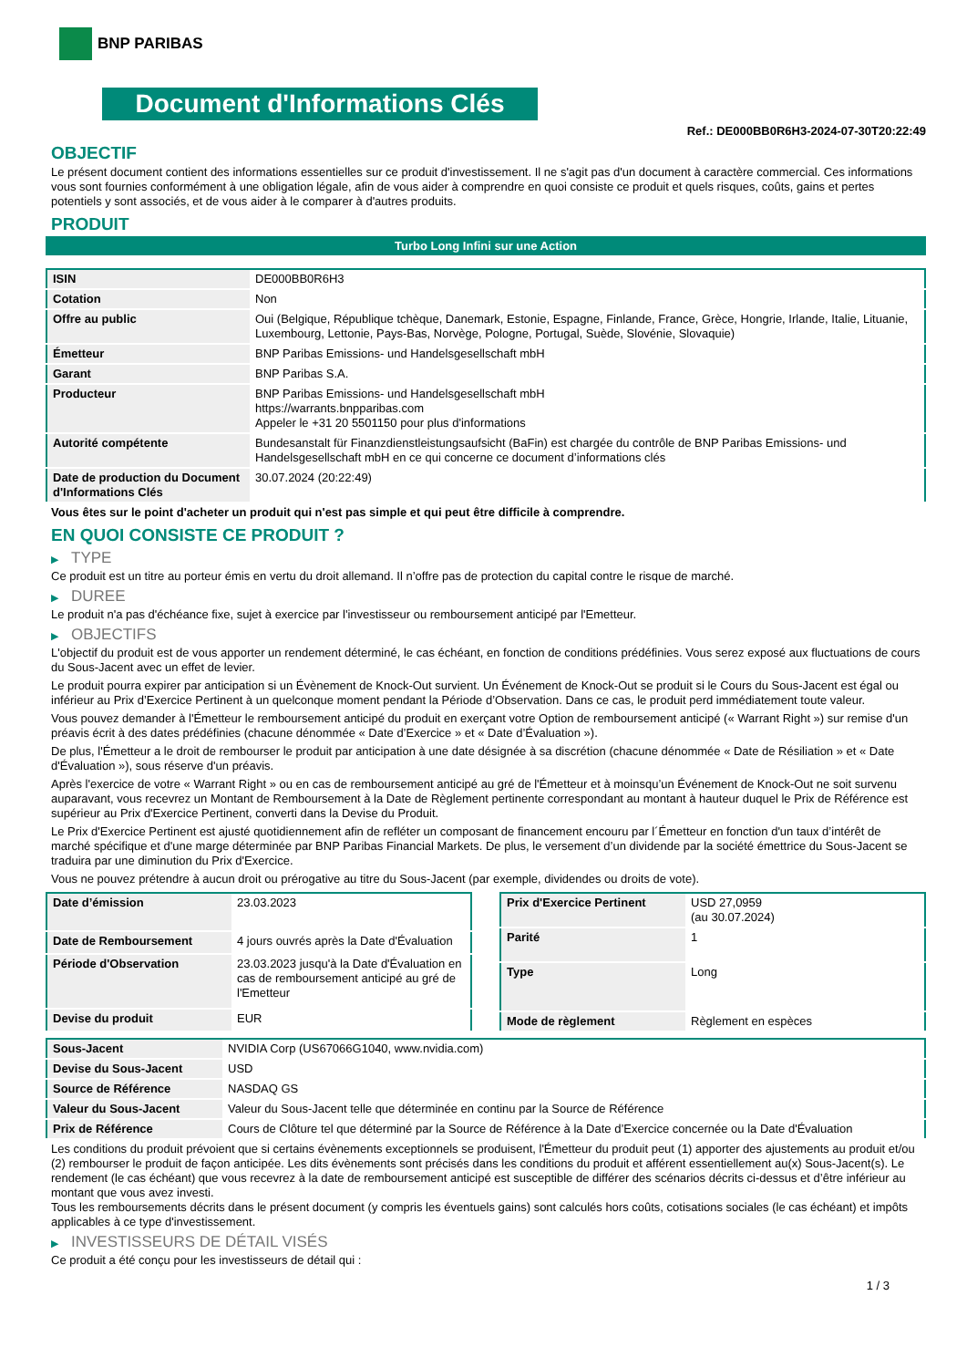BNP PARIBAS
Document d'Informations Clés
Ref.: DE000BB0R6H3-2024-07-30T20:22:49
OBJECTIF
Le présent document contient des informations essentielles sur ce produit d'investissement. Il ne s'agit pas d'un document à caractère commercial. Ces informations vous sont fournies conformément à une obligation légale, afin de vous aider à comprendre en quoi consiste ce produit et quels risques, coûts, gains et pertes potentiels y sont associés, et de vous aider à le comparer à d'autres produits.
PRODUIT
Turbo Long Infini sur une Action
| ISIN | DE000BB0R6H3 |
| Cotation | Non |
| Offre au public | Oui (Belgique, République tchèque, Danemark, Estonie, Espagne, Finlande, France, Grèce, Hongrie, Irlande, Italie, Lituanie, Luxembourg, Lettonie, Pays-Bas, Norvège, Pologne, Portugal, Suède, Slovénie, Slovaquie) |
| Émetteur | BNP Paribas Emissions- und Handelsgesellschaft mbH |
| Garant | BNP Paribas S.A. |
| Producteur | BNP Paribas Emissions- und Handelsgesellschaft mbH https://warrants.bnpparibas.com Appeler le +31 20 5501150 pour plus d'informations |
| Autorité compétente | Bundesanstalt für Finanzdienstleistungsaufsicht (BaFin) est chargée du contrôle de BNP Paribas Emissions- und Handelsgesellschaft mbH en ce qui concerne ce document d’informations clés |
| Date de production du Document d'Informations Clés | 30.07.2024 (20:22:49) |
Vous êtes sur le point d'acheter un produit qui n'est pas simple et qui peut être difficile à comprendre.
EN QUOI CONSISTE CE PRODUIT ?
▶ TYPE
Ce produit est un titre au porteur émis en vertu du droit allemand. Il n’offre pas de protection du capital contre le risque de marché.
▶ DUREE
Le produit n'a pas d'échéance fixe, sujet à exercice par l'investisseur ou remboursement anticipé par l'Emetteur.
▶ OBJECTIFS
L'objectif du produit est de vous apporter un rendement déterminé, le cas échéant, en fonction de conditions prédéfinies. Vous serez exposé aux fluctuations de cours du Sous-Jacent avec un effet de levier.
Le produit pourra expirer par anticipation si un Évènement de Knock-Out survient. Un Événement de Knock-Out se produit si le Cours du Sous-Jacent est égal ou inférieur au Prix d’Exercice Pertinent à un quelconque moment pendant la Période d’Observation. Dans ce cas, le produit perd immédiatement toute valeur.
Vous pouvez demander à l'Émetteur le remboursement anticipé du produit en exerçant votre Option de remboursement anticipé (« Warrant Right ») sur remise d'un préavis écrit à des dates prédéfinies (chacune dénommée « Date d’Exercice » et « Date d’Évaluation »).
De plus, l'Émetteur a le droit de rembourser le produit par anticipation à une date désignée à sa discrétion (chacune dénommée « Date de Résiliation » et « Date d'Évaluation »), sous réserve d'un préavis.
Après l'exercice de votre « Warrant Right » ou en cas de remboursement anticipé au gré de l'Émetteur et à moinsqu’un Événement de Knock-Out ne soit survenu auparavant, vous recevrez un Montant de Remboursement à la Date de Règlement pertinente correspondant au montant à hauteur duquel le Prix de Référence est supérieur au Prix d'Exercice Pertinent, converti dans la Devise du Produit.
Le Prix d'Exercice Pertinent est ajusté quotidiennement afin de refléter un composant de financement encouru par l´Émetteur en fonction d'un taux d’intérêt de marché spécifique et d'une marge déterminée par BNP Paribas Financial Markets. De plus, le versement d’un dividende par la société émettrice du Sous-Jacent se traduira par une diminution du Prix d'Exercice.
Vous ne pouvez prétendre à aucun droit ou prérogative au titre du Sous-Jacent (par exemple, dividendes ou droits de vote).
| Date d’émission | 23.03.2023 |
| Date de Remboursement | 4 jours ouvrés après la Date d'Évaluation |
| Période d'Observation | 23.03.2023 jusqu'à la Date d'Évaluation en cas de remboursement anticipé au gré de l'Emetteur |
| Devise du produit | EUR |
| Prix d'Exercice Pertinent | USD 27,0959 (au 30.07.2024) |
| Parité | 1 |
| Type | Long |
| Mode de règlement | Règlement en espèces |
| Sous-Jacent | NVIDIA Corp (US67066G1040, www.nvidia.com) |
| Devise du Sous-Jacent | USD |
| Source de Référence | NASDAQ GS |
| Valeur du Sous-Jacent | Valeur du Sous-Jacent telle que déterminée en continu par la Source de Référence |
| Prix de Référence | Cours de Clôture tel que déterminé par la Source de Référence à la Date d’Exercice concernée ou la Date d'Évaluation |
Les conditions du produit prévoient que si certains évènements exceptionnels se produisent, l'Émetteur du produit peut (1) apporter des ajustements au produit et/ou (2) rembourser le produit de façon anticipée. Les dits évènements sont précisés dans les conditions du produit et afférent essentiellement au(x) Sous-Jacent(s). Le rendement (le cas échéant) que vous recevrez à la date de remboursement anticipé est susceptible de différer des scénarios décrits ci-dessus et d’être inférieur au montant que vous avez investi.
Tous les remboursements décrits dans le présent document (y compris les éventuels gains) sont calculés hors coûts, cotisations sociales (le cas échéant) et impôts applicables à ce type d'investissement.
▶ INVESTISSEURS DE DÉTAIL VISÉS
Ce produit a été conçu pour les investisseurs de détail qui :
1 / 3